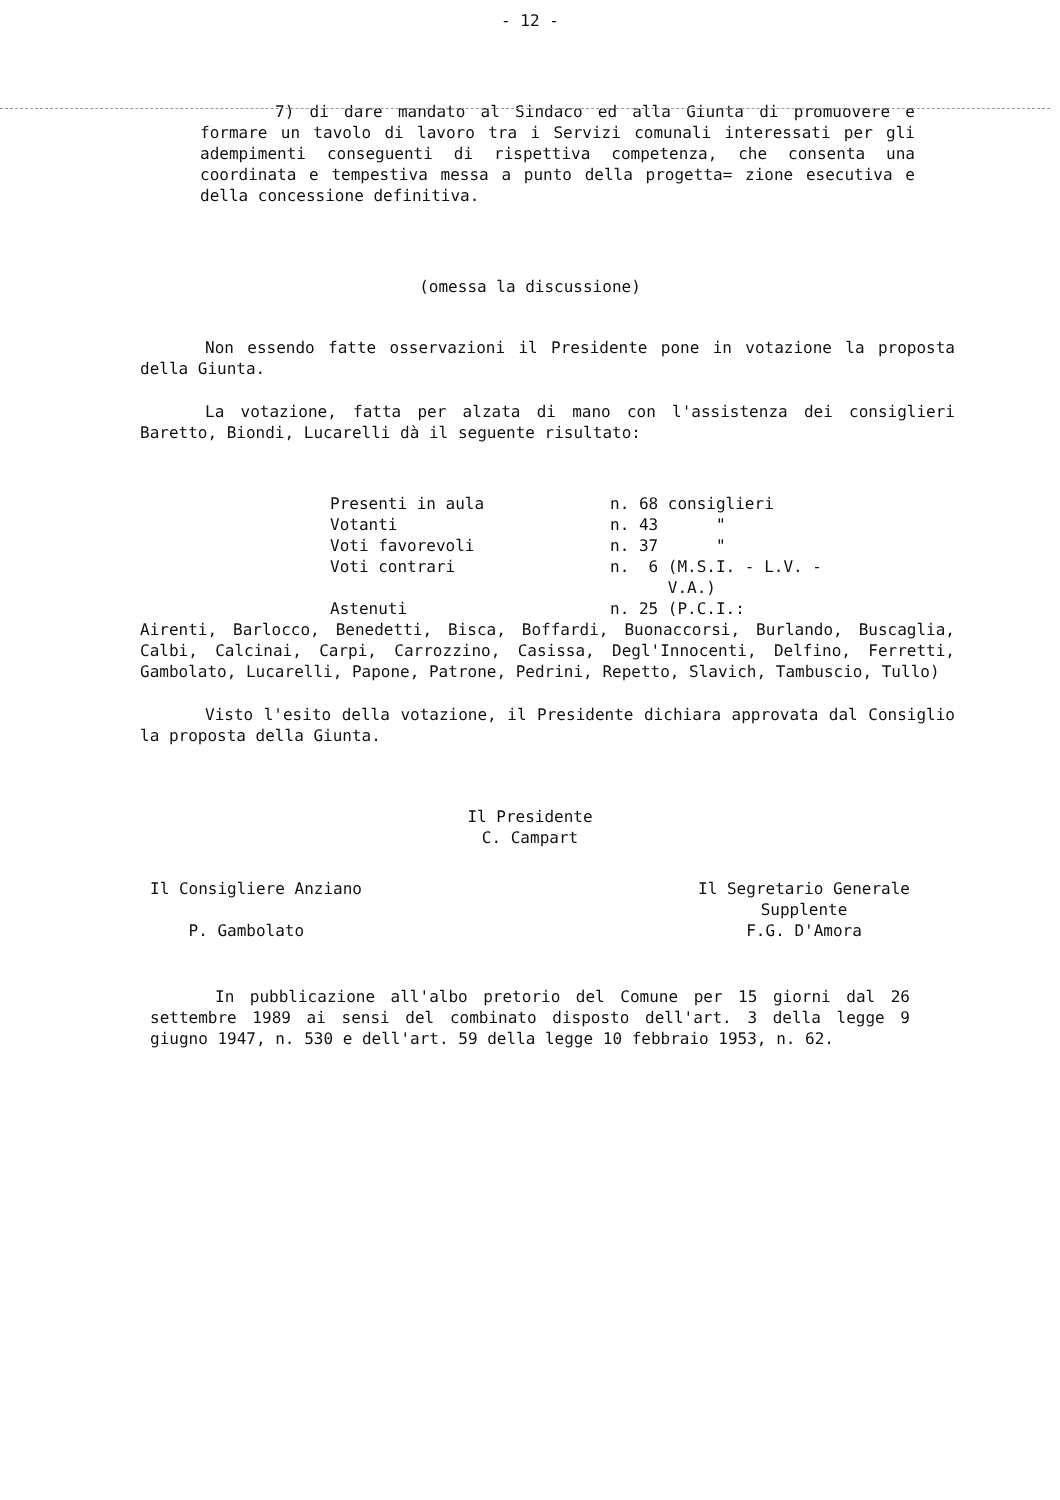- 12 -
7) di dare mandato al Sindaco ed alla Giunta di promuovere e formare un tavolo di lavoro tra i Servizi comunali interessati per gli adempimenti conseguenti di rispettiva competenza, che consenta una coordinata e tempestiva messa a punto della progetta= zione esecutiva e della concessione definitiva.
(omessa la discussione)
Non essendo fatte osservazioni il Presidente pone in votazione la proposta della Giunta.
La votazione, fatta per alzata di mano con l'assistenza dei consiglieri Baretto, Biondi, Lucarelli dà il seguente risultato:
| Presenti in aula | n. 68 consiglieri |
| Votanti | n. 43 " |
| Voti favorevoli | n. 37 " |
| Voti contrari | n. 6 (M.S.I. - L.V. - V.A.) |
| Astenuti | n. 25 (P.C.I.: |
Airenti, Barlocco, Benedetti, Bisca, Boffardi, Buonaccorsi, Burlando, Buscaglia, Calbi, Calcinai, Carpi, Carrozzino, Casissa, Degl'Innocenti, Delfino, Ferretti, Gambolato, Lucarelli, Papone, Patrone, Pedrini, Repetto, Slavich, Tambuscio, Tullo)
Visto l'esito della votazione, il Presidente dichiara approvata dal Consiglio la proposta della Giunta.
Il Presidente
C. Campart
Il Consigliere Anziano
P. Gambolato
Il Segretario Generale
Supplente
F.G. D'Amora
In pubblicazione all'albo pretorio del Comune per 15 giorni dal 26 settembre 1989 ai sensi del combinato disposto dell'art. 3 della legge 9 giugno 1947, n. 530 e dell'art. 59 della legge 10 febbraio 1953, n. 62.